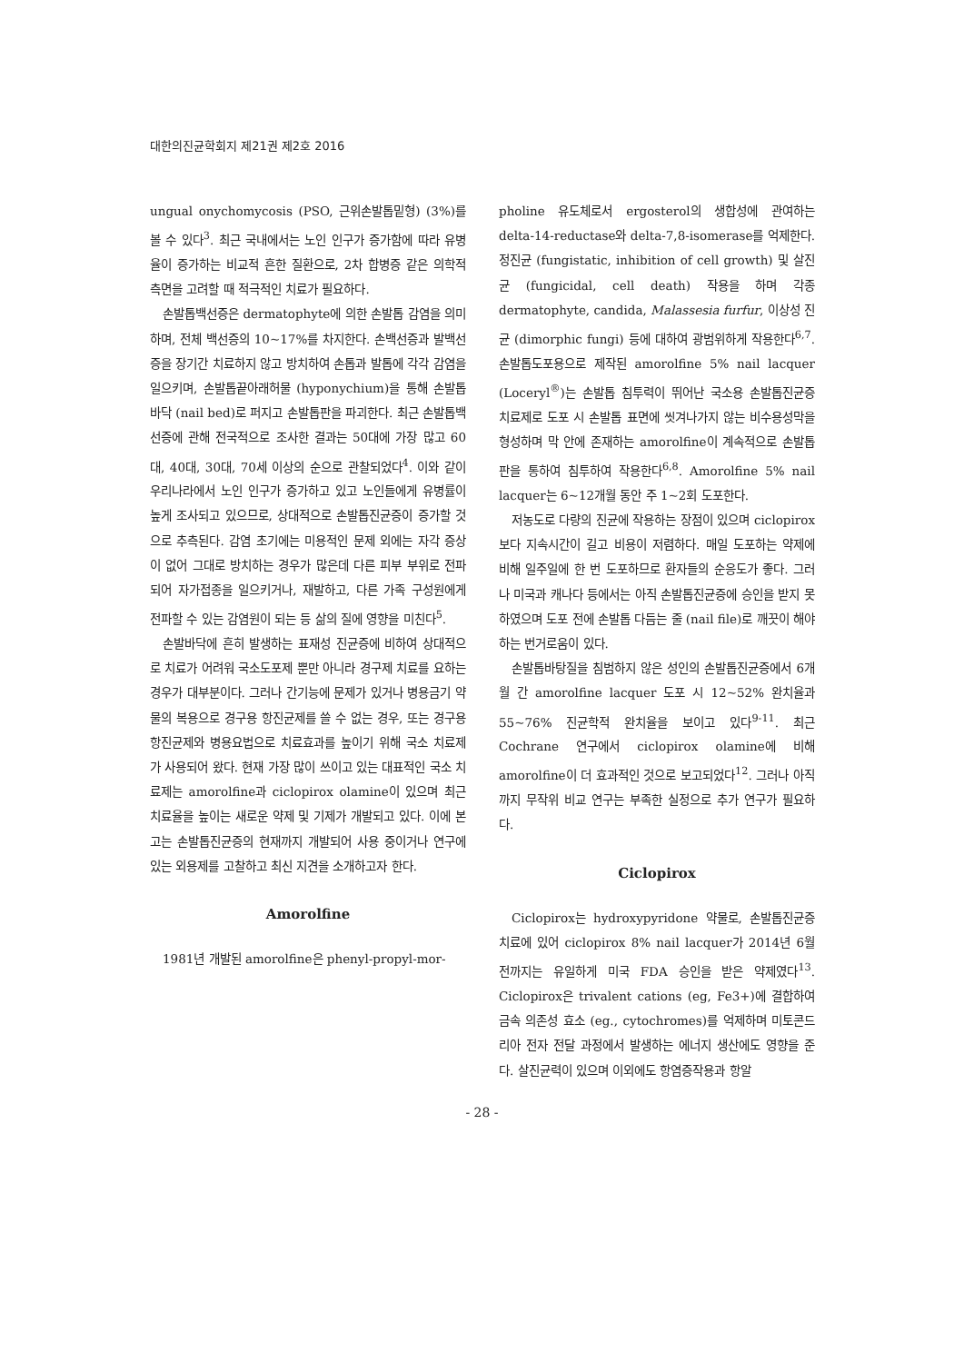대한의진균학회지 제21권 제2호 2016
ungual onychomycosis (PSO, 근위손발톱밑형) (3%)를 볼 수 있다<sup>3</sup>. 최근 국내에서는 노인 인구가 증가함에 따라 유병율이 증가하는 비교적 흔한 질환으로, 2차 합병증 같은 의학적 측면을 고려할 때 적극적인 치료가 필요하다.
손발톱백선증은 dermatophyte에 의한 손발톱 감염을 의미하며, 전체 백선증의 10~17%를 차지한다. 손백선증과 발백선증을 장기간 치료하지 않고 방치하여 손톱과 발톱에 각각 감염을 일으키며, 손발톱끝아래허물 (hyponychium)을 통해 손발톱바닥 (nail bed)로 퍼지고 손발톱판을 파괴한다. 최근 손발톱백선증에 관해 전국적으로 조사한 결과는 50대에 가장 많고 60대, 40대, 30대, 70세 이상의 순으로 관찰되었다<sup>4</sup>. 이와 같이 우리나라에서 노인 인구가 증가하고 있고 노인들에게 유병률이 높게 조사되고 있으므로, 상대적으로 손발톱진균증이 증가할 것으로 추측된다. 감염 초기에는 미용적인 문제 외에는 자각 증상이 없어 그대로 방치하는 경우가 많은데 다른 피부 부위로 전파되어 자가접종을 일으키거나, 재발하고, 다른 가족 구성원에게 전파할 수 있는 감염원이 되는 등 삶의 질에 영향을 미친다<sup>5</sup>.
손발바닥에 흔히 발생하는 표재성 진균증에 비하여 상대적으로 치료가 어려워 국소도포제 뿐만 아니라 경구제 치료를 요하는 경우가 대부분이다. 그러나 간기능에 문제가 있거나 병용금기 약물의 복용으로 경구용 항진균제를 쓸 수 없는 경우, 또는 경구용 항진균제와 병용요법으로 치료효과를 높이기 위해 국소 치료제가 사용되어 왔다. 현재 가장 많이 쓰이고 있는 대표적인 국소 치료제는 amorolfine과 ciclopirox olamine이 있으며 최근 치료율을 높이는 새로운 약제 및 기제가 개발되고 있다. 이에 본고는 손발톱진균증의 현재까지 개발되어 사용 중이거나 연구에 있는 외용제를 고찰하고 최신 지견을 소개하고자 한다.
Amorolfine
1981년 개발된 amorolfine은 phenyl-propyl-mor-
pholine 유도체로서 ergosterol의 생합성에 관여하는 delta-14-reductase와 delta-7,8-isomerase를 억제한다. 정진균 (fungistatic, inhibition of cell growth) 및 살진균 (fungicidal, cell death) 작용을 하며 각종 dermatophyte, candida, Malassesia furfur, 이상성 진균 (dimorphic fungi) 등에 대하여 광범위하게 작용한다<sup>6,7</sup>. 손발톱도포용으로 제작된 amorolfine 5% nail lacquer (Loceryl<sup>®</sup>)는 손발톱 침투력이 뛰어난 국소용 손발톱진균증 치료제로 도포 시 손발톱 표면에 씻겨나가지 않는 비수용성막을 형성하며 막 안에 존재하는 amorolfine이 계속적으로 손발톱판을 통하여 침투하여 작용한다<sup>6,8</sup>. Amorolfine 5% nail lacquer는 6~12개월 동안 주 1~2회 도포한다.
저농도로 다량의 진균에 작용하는 장점이 있으며 ciclopirox보다 지속시간이 길고 비용이 저렴하다. 매일 도포하는 약제에 비해 일주일에 한 번 도포하므로 환자들의 순응도가 좋다. 그러나 미국과 캐나다 등에서는 아직 손발톱진균증에 승인을 받지 못하였으며 도포 전에 손발톱 다듬는 줄 (nail file)로 깨끗이 해야 하는 번거로움이 있다.
손발톱바탕질을 침범하지 않은 성인의 손발톱진균증에서 6개월 간 amorolfine lacquer 도포 시 12~52% 완치율과 55~76% 진균학적 완치율을 보이고 있다<sup>9-11</sup>. 최근 Cochrane 연구에서 ciclopirox olamine에 비해 amorolfine이 더 효과적인 것으로 보고되었다<sup>12</sup>. 그러나 아직까지 무작위 비교 연구는 부족한 실정으로 추가 연구가 필요하다.
Ciclopirox
Ciclopirox는 hydroxypyridone 약물로, 손발톱진균증 치료에 있어 ciclopirox 8% nail lacquer가 2014년 6월 전까지는 유일하게 미국 FDA 승인을 받은 약제였다<sup>13</sup>. Ciclopirox은 trivalent cations (eg, Fe3+)에 결합하여 금속 의존성 효소 (eg., cytochromes)를 억제하며 미토콘드리아 전자 전달 과정에서 발생하는 에너지 생산에도 영향을 준다. 살진균력이 있으며 이외에도 항염증작용과 항알
- 28 -